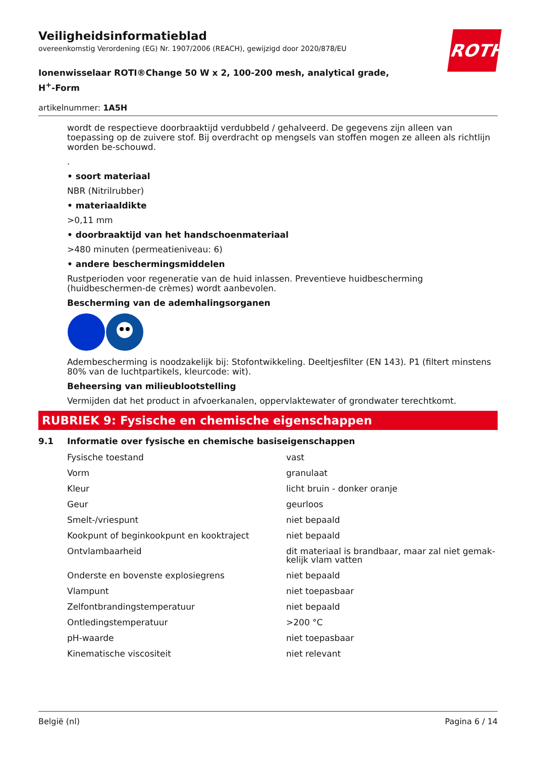ROTH
Veiligheidsinformatieblad
overeenkomstig Verordening (EG) Nr. 1907/2006 (REACH), gewijzigd door 2020/878/EU
Ionenwisselaar ROTI®Change 50 W x 2, 100-200 mesh, analytical grade, H<sup>+</sup>-Form
artikelnummer: 1A5H
wordt de respectieve doorbraaktijd verdubbeld / gehalveerd. De gegevens zijn alleen van toepassing op de zuivere stof. Bij overdracht op mengsels van stoffen mogen ze alleen als richtlijn worden be-schouwd.
.
• soort materiaal
NBR (Nitrilrubber)
• materiaaldikte
>0,11 mm
• doorbraaktijd van het handschoenmateriaal
>480 minuten (permeatieniveau: 6)
• andere beschermingsmiddelen
Rustperioden voor regeneratie van de huid inlassen. Preventieve huidbescherming (huidbeschermen-de crèmes) wordt aanbevolen.
Bescherming van de ademhalingsorganen
Adembescherming is noodzakelijk bij: Stofontwikkeling. Deeltjesfilter (EN 143). P1 (filtert minstens 80% van de luchtpartikels, kleurcode: wit).
Beheersing van milieublootstelling
Vermijden dat het product in afvoerkanalen, oppervlaktewater of grondwater terechtkomt.
RUBRIEK 9: Fysische en chemische eigenschappen
9.1 Informatie over fysische en chemische basiseigenschappen
| Fysische toestand | vast |
| Vorm | granulaat |
| Kleur | licht bruin - donker oranje |
| Geur | geurloos |
| Smelt-/vriespunt | niet bepaald |
| Kookpunt of beginkookpunt en kooktraject | niet bepaald |
| Ontvlambaarheid | dit materiaal is brandbaar, maar zal niet gemak-kelijk vlam vatten |
| Onderste en bovenste explosiegrens | niet bepaald |
| Vlampunt | niet toepasbaar |
| Zelfontbrandingstemperatuur | niet bepaald |
| Ontledingstemperatuur | >200 °C |
| pH-waarde | niet toepasbaar |
| Kinematische viscositeit | niet relevant |
België (nl) Pagina 6 / 14